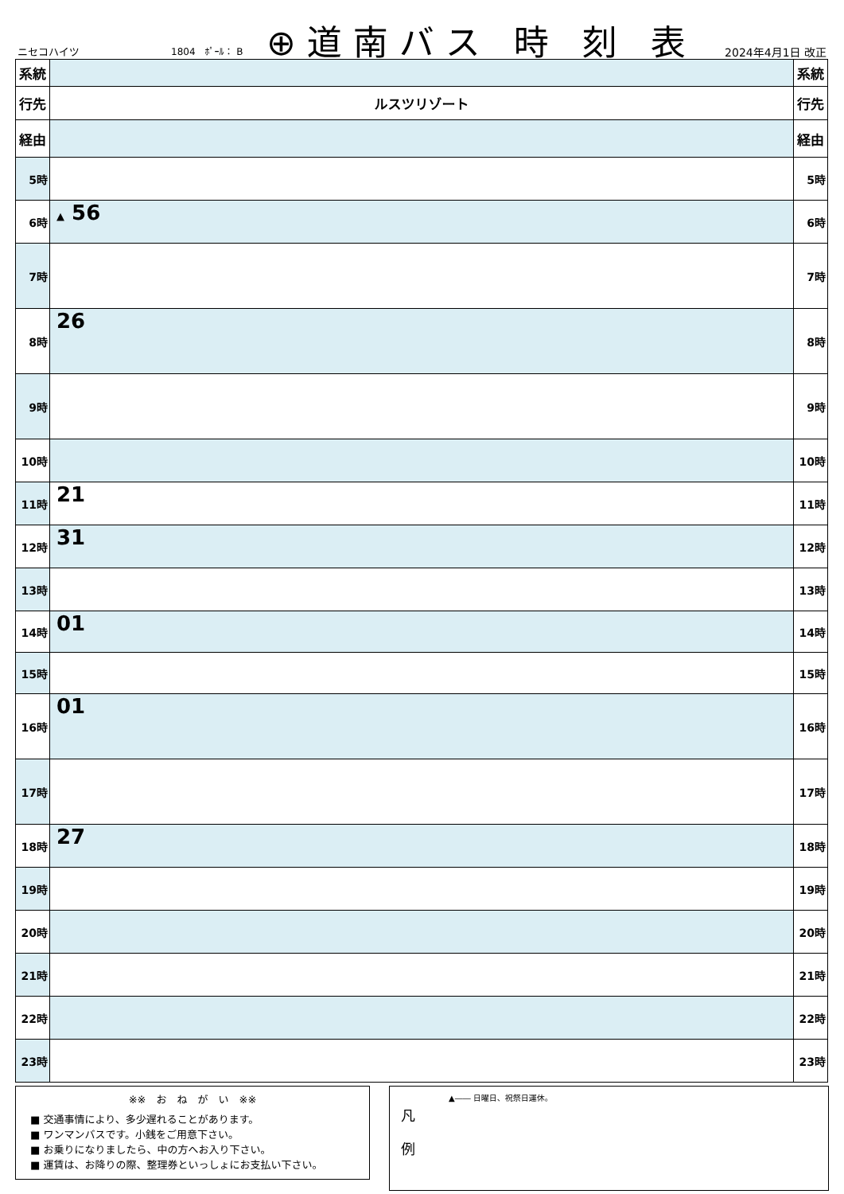ニセコハイツ 1804　ﾎﾟｰﾙ： B ⊕道南バス 時 刻 表 2024年4月1日 改正
| 系統 | | 系統 |
| 行先 | ルスツリゾート | 行先 |
| 経由 | | 経由 |
| 5時 | | 5時 |
| 6時 | ▲ 56 | 6時 |
| 7時 | | 7時 |
| 8時 | 26 | 8時 |
| 9時 | | 9時 |
| 10時 | | 10時 |
| 11時 | 21 | 11時 |
| 12時 | 31 | 12時 |
| 13時 | | 13時 |
| 14時 | 01 | 14時 |
| 15時 | | 15時 |
| 16時 | 01 | 16時 |
| 17時 | | 17時 |
| 18時 | 27 | 18時 |
| 19時 | | 19時 |
| 20時 | | 20時 |
| 21時 | | 21時 |
| 22時 | | 22時 |
| 23時 | | 23時 |
※※　お　ね　が　い　※※
■ 交通事情により、多少遅れることがあります。
■ ワンマンバスです。小銭をご用意下さい。
■ お乗りになりましたら、中の方へお入り下さい。
■ 運賃は、お降りの際、整理券といっしょにお支払い下さい。
凡
例
▲―― 日曜日、祝祭日運休。